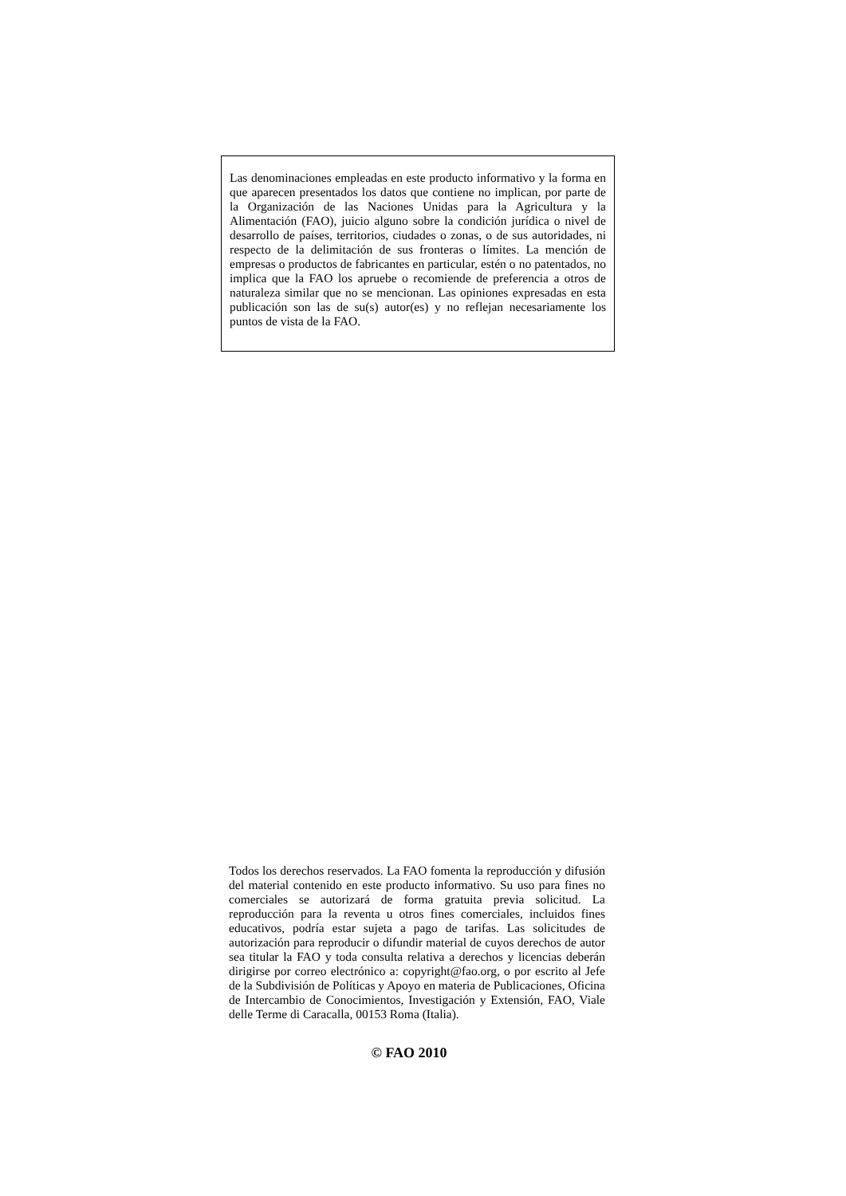Las denominaciones empleadas en este producto informativo y la forma en que aparecen presentados los datos que contiene no implican, por parte de la Organización de las Naciones Unidas para la Agricultura y la Alimentación (FAO), juicio alguno sobre la condición jurídica o nivel de desarrollo de países, territorios, ciudades o zonas, o de sus autoridades, ni respecto de la delimitación de sus fronteras o límites. La mención de empresas o productos de fabricantes en particular, estén o no patentados, no implica que la FAO los apruebe o recomiende de preferencia a otros de naturaleza similar que no se mencionan. Las opiniones expresadas en esta publicación son las de su(s) autor(es) y no reflejan necesariamente los puntos de vista de la FAO.
Todos los derechos reservados. La FAO fomenta la reproducción y difusión del material contenido en este producto informativo. Su uso para fines no comerciales se autorizará de forma gratuita previa solicitud. La reproducción para la reventa u otros fines comerciales, incluidos fines educativos, podría estar sujeta a pago de tarifas. Las solicitudes de autorización para reproducir o difundir material de cuyos derechos de autor sea titular la FAO y toda consulta relativa a derechos y licencias deberán dirigirse por correo electrónico a: copyright@fao.org, o por escrito al Jefe de la Subdivisión de Políticas y Apoyo en materia de Publicaciones, Oficina de Intercambio de Conocimientos, Investigación y Extensión, FAO, Viale delle Terme di Caracalla, 00153 Roma (Italia).
© FAO 2010